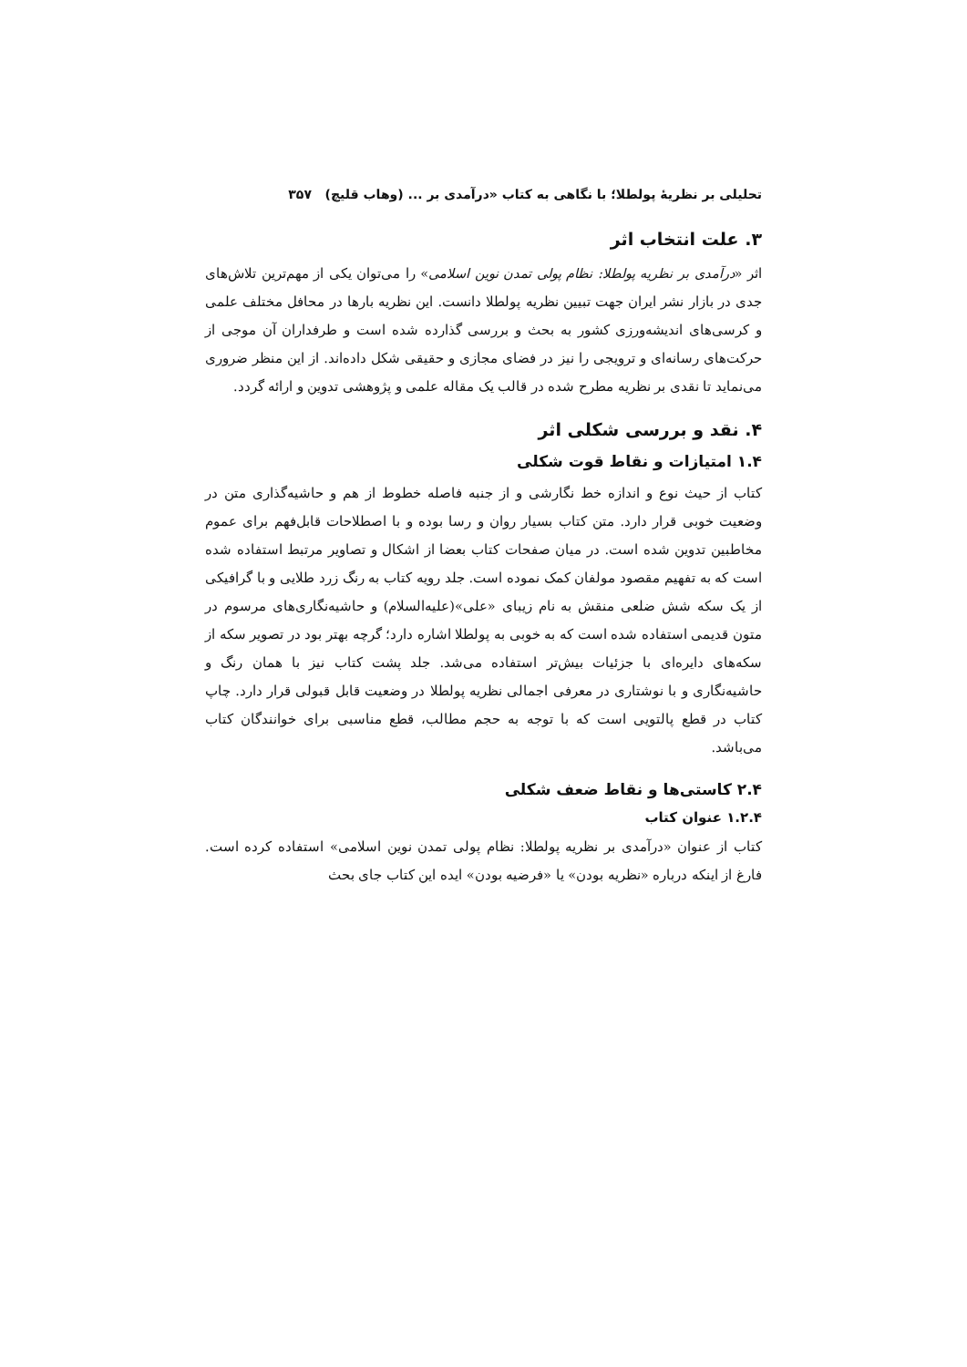تحلیلی بر نظریهٔ پولطلا؛ با نگاهی به کتاب «درآمدی بر ... (وهاب قلیچ) ۳۵۷
۳. علت انتخاب اثر
اثر «درآمدی بر نظریه پولطلا: نظام پولی تمدن نوین اسلامی» را می‌توان یکی از مهم‌ترین تلاش‌های جدی در بازار نشر ایران جهت تبیین نظریه پولطلا دانست. این نظریه بارها در محافل مختلف علمی و کرسی‌های اندیشه‌ورزی کشور به بحث و بررسی گذارده شده است و طرفداران آن موجی از حرکت‌های رسانه‌ای و ترویجی را نیز در فضای مجازی و حقیقی شکل داده‌اند. از این منظر ضروری می‌نماید تا نقدی بر نظریه مطرح شده در قالب یک مقاله علمی و پژوهشی تدوین و ارائه گردد.
۴. نقد و بررسی شکلی اثر
۱.۴ امتیازات و نقاط قوت شکلی
کتاب از حیث نوع و اندازه خط نگارشی و از جنبه فاصله خطوط از هم و حاشیه‌گذاری متن در وضعیت خوبی قرار دارد. متن کتاب بسیار روان و رسا بوده و با اصطلاحات قابل‌فهم برای عموم مخاطبین تدوین شده است. در میان صفحات کتاب بعضا از اشکال و تصاویر مرتبط استفاده شده است که به تفهیم مقصود مولفان کمک نموده است. جلد رویه کتاب به رنگ زرد طلایی و با گرافیکی از یک سکه شش ضلعی منقش به نام زیبای «علی»(علیه‌السلام) و حاشیه‌نگاری‌های مرسوم در متون قدیمی استفاده شده است که به خوبی به پولطلا اشاره دارد؛ گرچه بهتر بود در تصویر سکه از سکه‌های دایره‌ای با جزئیات بیش‌تر استفاده می‌شد. جلد پشت کتاب نیز با همان رنگ و حاشیه‌نگاری و با نوشتاری در معرفی اجمالی نظریه پولطلا در وضعیت قابل قبولی قرار دارد. چاپ کتاب در قطع پالتویی است که با توجه به حجم مطالب، قطع مناسبی برای خوانندگان کتاب می‌باشد.
۲.۴ کاستی‌ها و نقاط ضعف شکلی
۱.۲.۴ عنوان کتاب
کتاب از عنوان «درآمدی بر نظریه پولطلا: نظام پولی تمدن نوین اسلامی» استفاده کرده است. فارغ از اینکه درباره «نظریه بودن» یا «فرضیه بودن» ایده این کتاب جای بحث